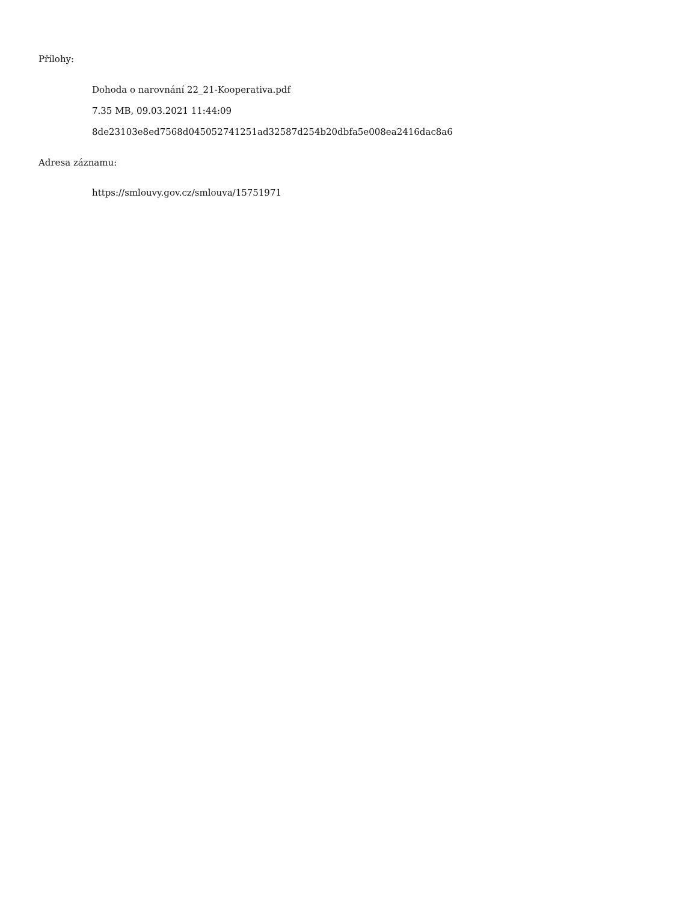Přílohy:
Dohoda o narovnání 22_21-Kooperativa.pdf
7.35 MB, 09.03.2021 11:44:09
8de23103e8ed7568d045052741251ad32587d254b20dbfa5e008ea2416dac8a6
Adresa záznamu:
https://smlouvy.gov.cz/smlouva/15751971